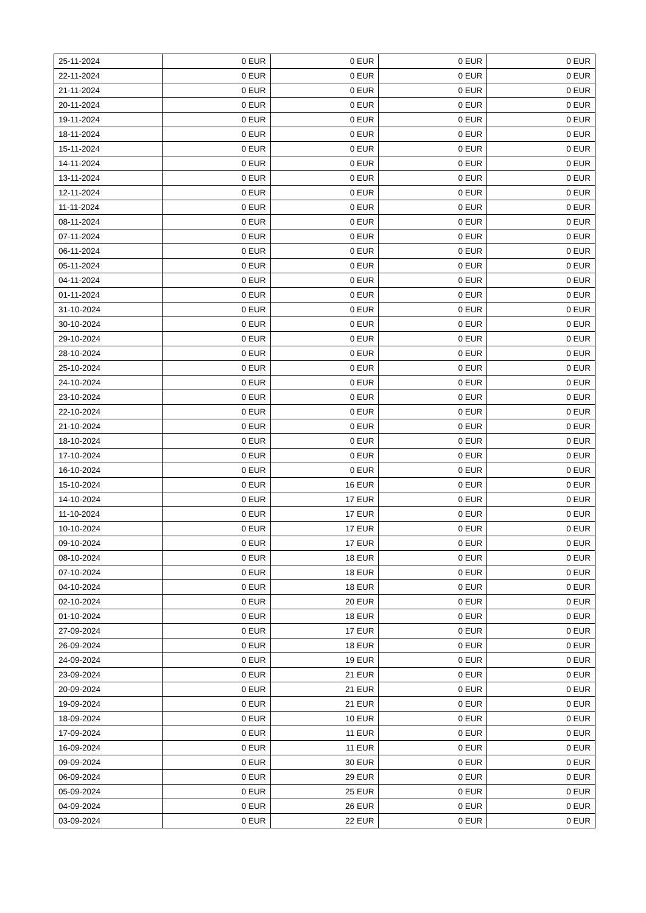| 25-11-2024 | 0 EUR | 0 EUR | 0 EUR | 0 EUR |
| 22-11-2024 | 0 EUR | 0 EUR | 0 EUR | 0 EUR |
| 21-11-2024 | 0 EUR | 0 EUR | 0 EUR | 0 EUR |
| 20-11-2024 | 0 EUR | 0 EUR | 0 EUR | 0 EUR |
| 19-11-2024 | 0 EUR | 0 EUR | 0 EUR | 0 EUR |
| 18-11-2024 | 0 EUR | 0 EUR | 0 EUR | 0 EUR |
| 15-11-2024 | 0 EUR | 0 EUR | 0 EUR | 0 EUR |
| 14-11-2024 | 0 EUR | 0 EUR | 0 EUR | 0 EUR |
| 13-11-2024 | 0 EUR | 0 EUR | 0 EUR | 0 EUR |
| 12-11-2024 | 0 EUR | 0 EUR | 0 EUR | 0 EUR |
| 11-11-2024 | 0 EUR | 0 EUR | 0 EUR | 0 EUR |
| 08-11-2024 | 0 EUR | 0 EUR | 0 EUR | 0 EUR |
| 07-11-2024 | 0 EUR | 0 EUR | 0 EUR | 0 EUR |
| 06-11-2024 | 0 EUR | 0 EUR | 0 EUR | 0 EUR |
| 05-11-2024 | 0 EUR | 0 EUR | 0 EUR | 0 EUR |
| 04-11-2024 | 0 EUR | 0 EUR | 0 EUR | 0 EUR |
| 01-11-2024 | 0 EUR | 0 EUR | 0 EUR | 0 EUR |
| 31-10-2024 | 0 EUR | 0 EUR | 0 EUR | 0 EUR |
| 30-10-2024 | 0 EUR | 0 EUR | 0 EUR | 0 EUR |
| 29-10-2024 | 0 EUR | 0 EUR | 0 EUR | 0 EUR |
| 28-10-2024 | 0 EUR | 0 EUR | 0 EUR | 0 EUR |
| 25-10-2024 | 0 EUR | 0 EUR | 0 EUR | 0 EUR |
| 24-10-2024 | 0 EUR | 0 EUR | 0 EUR | 0 EUR |
| 23-10-2024 | 0 EUR | 0 EUR | 0 EUR | 0 EUR |
| 22-10-2024 | 0 EUR | 0 EUR | 0 EUR | 0 EUR |
| 21-10-2024 | 0 EUR | 0 EUR | 0 EUR | 0 EUR |
| 18-10-2024 | 0 EUR | 0 EUR | 0 EUR | 0 EUR |
| 17-10-2024 | 0 EUR | 0 EUR | 0 EUR | 0 EUR |
| 16-10-2024 | 0 EUR | 0 EUR | 0 EUR | 0 EUR |
| 15-10-2024 | 0 EUR | 16 EUR | 0 EUR | 0 EUR |
| 14-10-2024 | 0 EUR | 17 EUR | 0 EUR | 0 EUR |
| 11-10-2024 | 0 EUR | 17 EUR | 0 EUR | 0 EUR |
| 10-10-2024 | 0 EUR | 17 EUR | 0 EUR | 0 EUR |
| 09-10-2024 | 0 EUR | 17 EUR | 0 EUR | 0 EUR |
| 08-10-2024 | 0 EUR | 18 EUR | 0 EUR | 0 EUR |
| 07-10-2024 | 0 EUR | 18 EUR | 0 EUR | 0 EUR |
| 04-10-2024 | 0 EUR | 18 EUR | 0 EUR | 0 EUR |
| 02-10-2024 | 0 EUR | 20 EUR | 0 EUR | 0 EUR |
| 01-10-2024 | 0 EUR | 18 EUR | 0 EUR | 0 EUR |
| 27-09-2024 | 0 EUR | 17 EUR | 0 EUR | 0 EUR |
| 26-09-2024 | 0 EUR | 18 EUR | 0 EUR | 0 EUR |
| 24-09-2024 | 0 EUR | 19 EUR | 0 EUR | 0 EUR |
| 23-09-2024 | 0 EUR | 21 EUR | 0 EUR | 0 EUR |
| 20-09-2024 | 0 EUR | 21 EUR | 0 EUR | 0 EUR |
| 19-09-2024 | 0 EUR | 21 EUR | 0 EUR | 0 EUR |
| 18-09-2024 | 0 EUR | 10 EUR | 0 EUR | 0 EUR |
| 17-09-2024 | 0 EUR | 11 EUR | 0 EUR | 0 EUR |
| 16-09-2024 | 0 EUR | 11 EUR | 0 EUR | 0 EUR |
| 09-09-2024 | 0 EUR | 30 EUR | 0 EUR | 0 EUR |
| 06-09-2024 | 0 EUR | 29 EUR | 0 EUR | 0 EUR |
| 05-09-2024 | 0 EUR | 25 EUR | 0 EUR | 0 EUR |
| 04-09-2024 | 0 EUR | 26 EUR | 0 EUR | 0 EUR |
| 03-09-2024 | 0 EUR | 22 EUR | 0 EUR | 0 EUR |